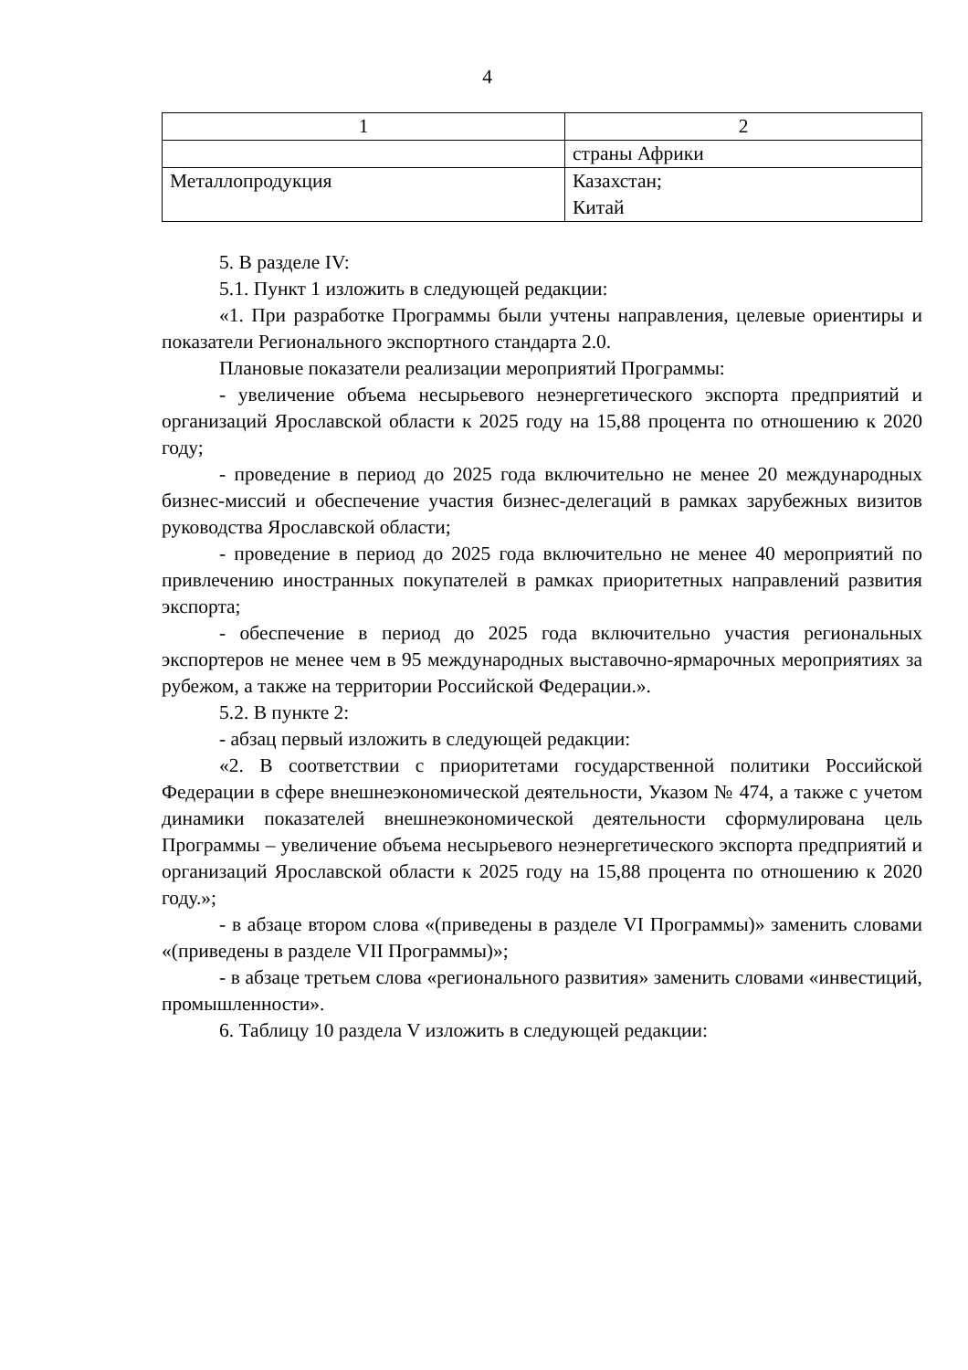4
| 1 | 2 |
| --- | --- |
| | страны Африки |
| Металлопродукция | Казахстан; Китай |
5. В разделе IV:
5.1. Пункт 1 изложить в следующей редакции:
«1. При разработке Программы были учтены направления, целевые ориентиры и показатели Регионального экспортного стандарта 2.0.
Плановые показатели реализации мероприятий Программы:
- увеличение объема несырьевого неэнергетического экспорта предприятий и организаций Ярославской области к 2025 году на 15,88 процента по отношению к 2020 году;
- проведение в период до 2025 года включительно не менее 20 международных бизнес-миссий и обеспечение участия бизнес-делегаций в рамках зарубежных визитов руководства Ярославской области;
- проведение в период до 2025 года включительно не менее 40 мероприятий по привлечению иностранных покупателей в рамках приоритетных направлений развития экспорта;
- обеспечение в период до 2025 года включительно участия региональных экспортеров не менее чем в 95 международных выставочно-ярмарочных мероприятиях за рубежом, а также на территории Российской Федерации.».
5.2. В пункте 2:
- абзац первый изложить в следующей редакции:
«2. В соответствии с приоритетами государственной политики Российской Федерации в сфере внешнеэкономической деятельности, Указом № 474, а также с учетом динамики показателей внешнеэкономической деятельности сформулирована цель Программы – увеличение объема несырьевого неэнергетического экспорта предприятий и организаций Ярославской области к 2025 году на 15,88 процента по отношению к 2020 году.»;
- в абзаце втором слова «(приведены в разделе VI Программы)» заменить словами «(приведены в разделе VII Программы)»;
- в абзаце третьем слова «регионального развития» заменить словами «инвестиций, промышленности».
6. Таблицу 10 раздела V изложить в следующей редакции: